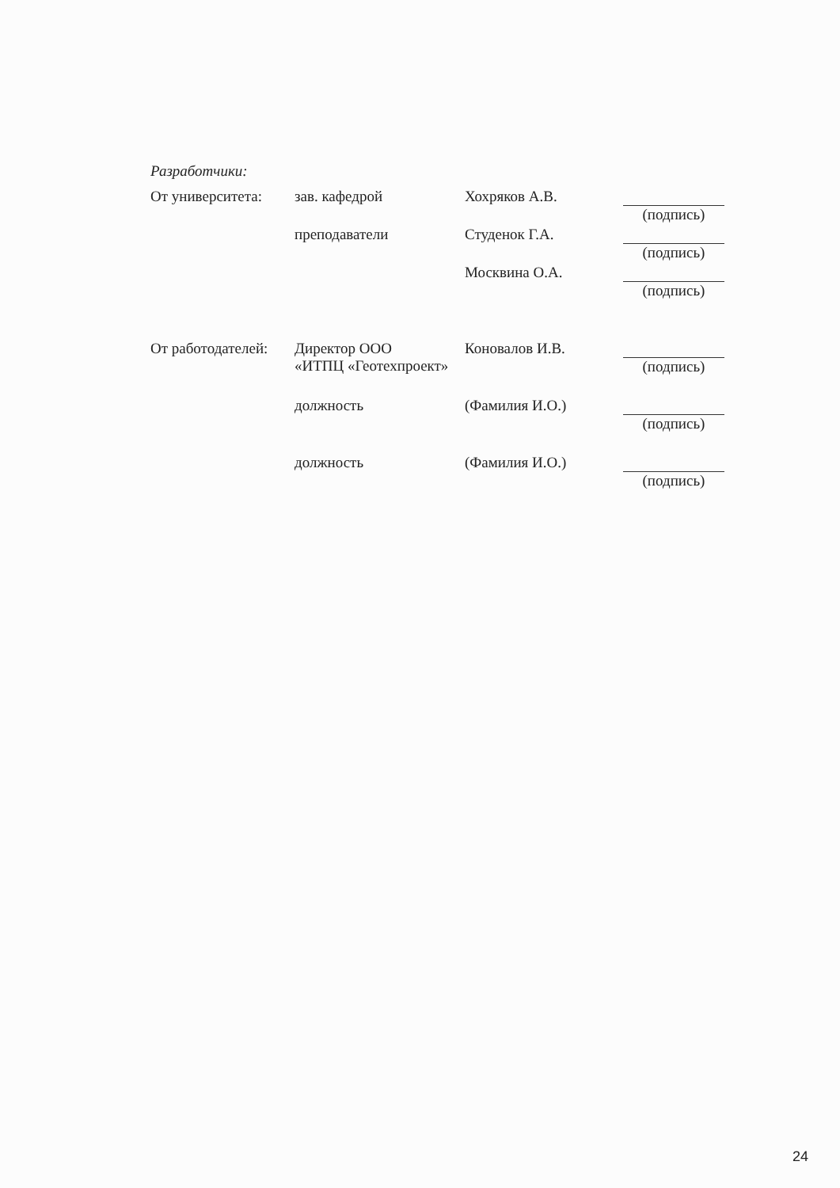Разработчики:
От университета:
зав. кафедрой Хохряков А.В. (подпись)
преподаватели Студенок Г.А. (подпись)
Москвина О.А. (подпись)
От работодателей:
Директор ООО
«ИТПЦ «Геотехпроект»
Коновалов И.В. (подпись)
должность (Фамилия И.О.) (подпись)
должность (Фамилия И.О.) (подпись)
24